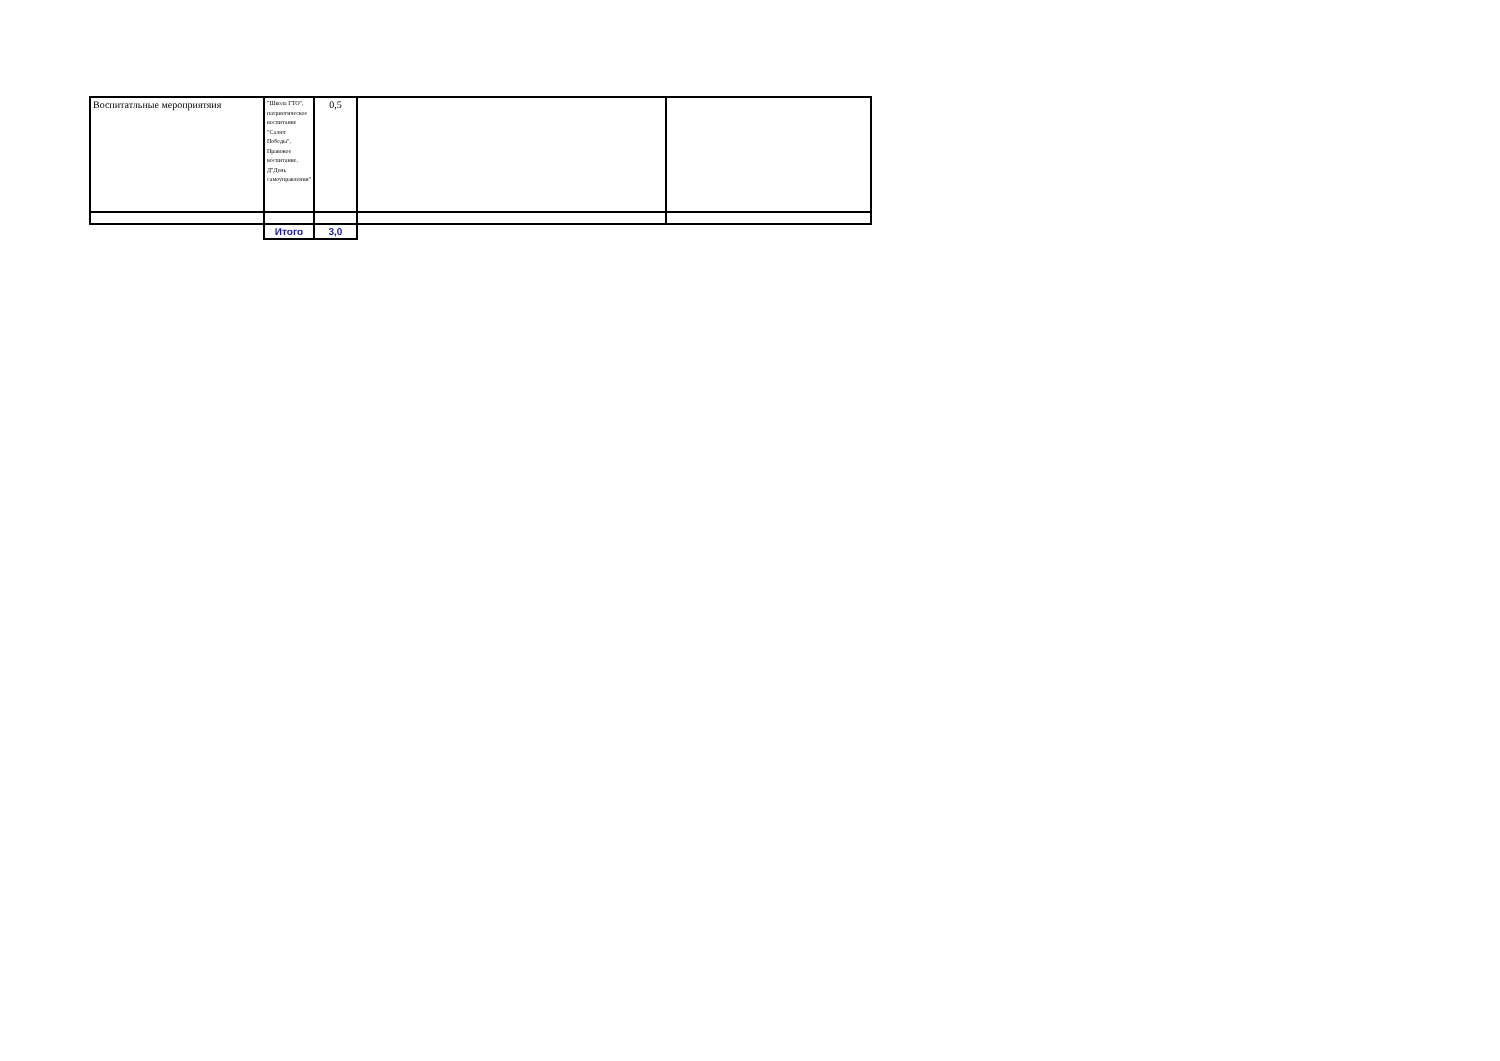| Воспитатльные мероприятяия | "Школа ГТО", патриотическое воспитание "Салют Победы", Правовое воспитание, Д"День самоуправления" | 0,5 | | |
| | Итого | 3,0 | | |